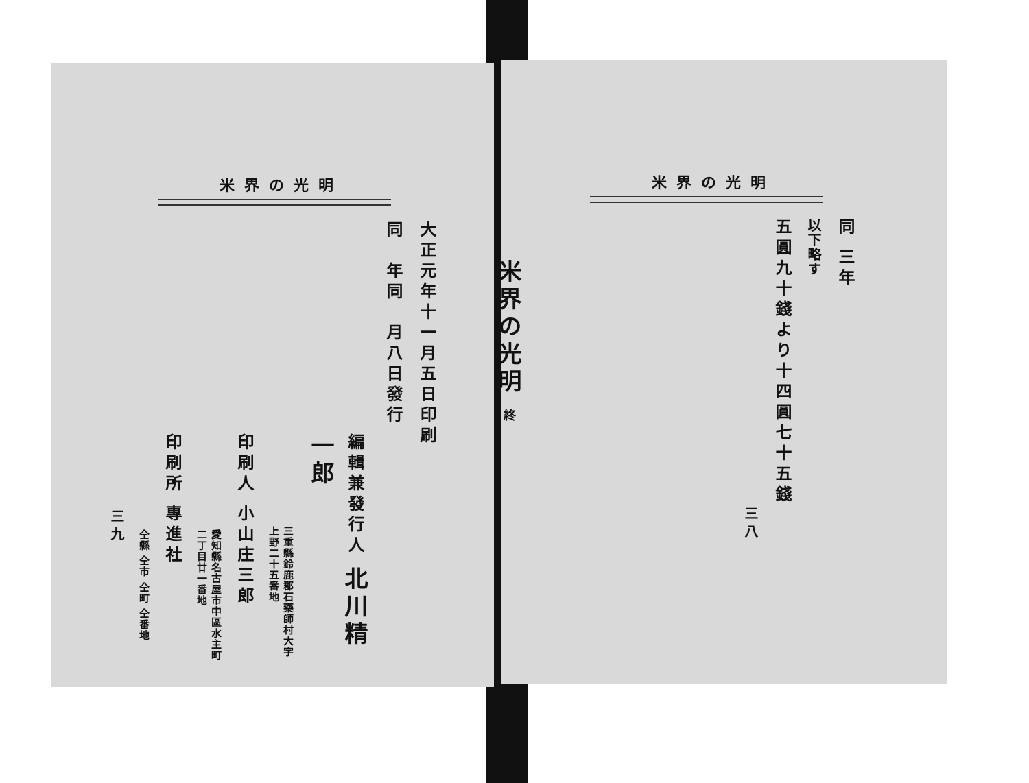米界の光明
同 三年
以下略す
五圓九十錢より十四圓七十五錢
三八
米界の光明 終
米界の光明
大正元年十一月五日印刷
同　年同　月八日發行
編輯兼發行人 北川精一郎
三重縣鈴鹿郡石藥師村大字上野二十五番地
印刷人 小山庄三郎
愛知縣名古屋市中區水主町二丁目廿一番地
印刷所 專進社
仝縣 仝市 仝町 仝番地
三九